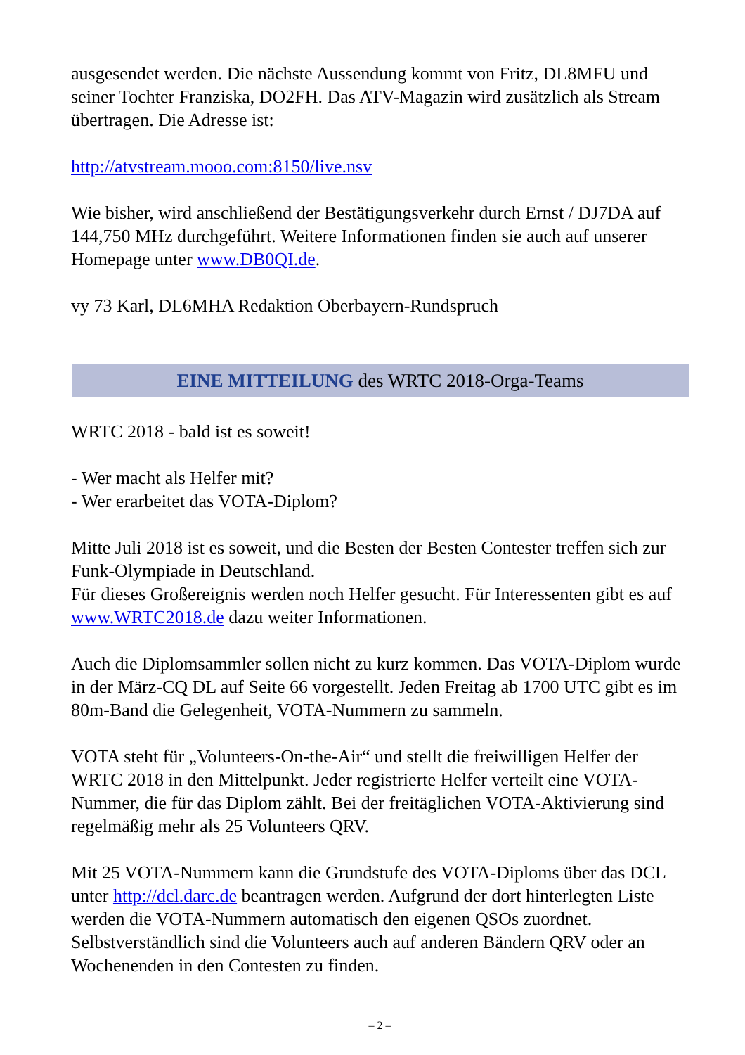ausgesendet werden. Die nächste Aussendung kommt von Fritz, DL8MFU und seiner Tochter Franziska, DO2FH. Das ATV-Magazin wird zusätzlich als Stream übertragen. Die Adresse ist:
http://atvstream.mooo.com:8150/live.nsv
Wie bisher, wird anschließend der Bestätigungsverkehr durch Ernst / DJ7DA auf 144,750 MHz durchgeführt. Weitere Informationen finden sie auch auf unserer Homepage unter www.DB0QI.de.
vy 73 Karl, DL6MHA Redaktion Oberbayern-Rundspruch
EINE MITTEILUNG des WRTC 2018-Orga-Teams
WRTC 2018 - bald ist es soweit!
- Wer macht als Helfer mit?
- Wer erarbeitet das VOTA-Diplom?
Mitte Juli 2018 ist es soweit, und die Besten der Besten Contester treffen sich zur Funk-Olympiade in Deutschland.
Für dieses Großereignis werden noch Helfer gesucht. Für Interessenten gibt es auf www.WRTC2018.de dazu weiter Informationen.
Auch die Diplomsammler sollen nicht zu kurz kommen. Das VOTA-Diplom wurde in der März-CQ DL auf Seite 66 vorgestellt. Jeden Freitag ab 1700 UTC gibt es im 80m-Band die Gelegenheit, VOTA-Nummern zu sammeln.
VOTA steht für „Volunteers-On-the-Air“ und stellt die freiwilligen Helfer der WRTC 2018 in den Mittelpunkt. Jeder registrierte Helfer verteilt eine VOTA-Nummer, die für das Diplom zählt. Bei der freitäglichen VOTA-Aktivierung sind regelmäßig mehr als 25 Volunteers QRV.
Mit 25 VOTA-Nummern kann die Grundstufe des VOTA-Diploms über das DCL unter http://dcl.darc.de beantragen werden. Aufgrund der dort hinterlegten Liste werden die VOTA-Nummern automatisch den eigenen QSOs zuordnet. Selbstverständlich sind die Volunteers auch auf anderen Bändern QRV oder an Wochenenden in den Contesten zu finden.
– 2 –